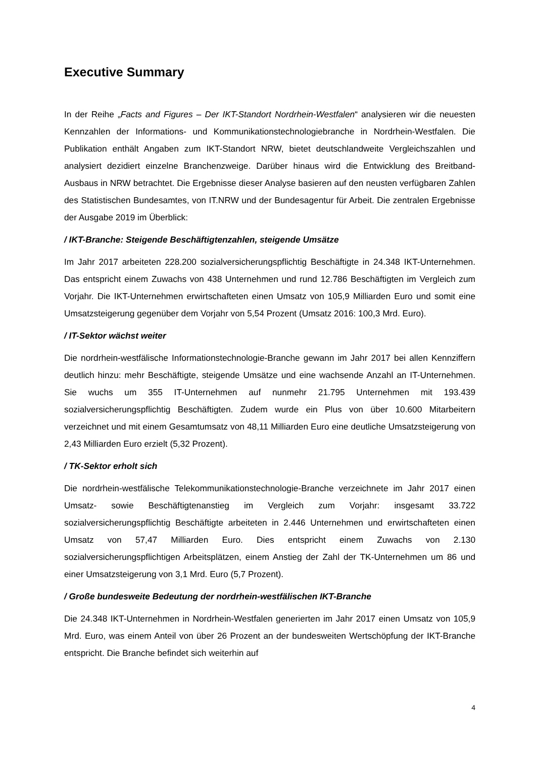Executive Summary
In der Reihe „Facts and Figures – Der IKT-Standort Nordrhein-Westfalen“ analysieren wir die neuesten Kennzahlen der Informations- und Kommunikationstechnologiebranche in Nordrhein-Westfalen. Die Publikation enthält Angaben zum IKT-Standort NRW, bietet deutschlandweite Vergleichszahlen und analysiert dezidiert einzelne Branchenzweige. Darüber hinaus wird die Entwicklung des Breitband-Ausbaus in NRW betrachtet. Die Ergebnisse dieser Analyse basieren auf den neusten verfügbaren Zahlen des Statistischen Bundesamtes, von IT.NRW und der Bundesagentur für Arbeit. Die zentralen Ergebnisse der Ausgabe 2019 im Überblick:
/ IKT-Branche: Steigende Beschäftigtenzahlen, steigende Umsätze
Im Jahr 2017 arbeiteten 228.200 sozialversicherungspflichtig Beschäftigte in 24.348 IKT-Unternehmen. Das entspricht einem Zuwachs von 438 Unternehmen und rund 12.786 Beschäftigten im Vergleich zum Vorjahr. Die IKT-Unternehmen erwirtschafteten einen Umsatz von 105,9 Milliarden Euro und somit eine Umsatzsteigerung gegenüber dem Vorjahr von 5,54 Prozent (Umsatz 2016: 100,3 Mrd. Euro).
/ IT-Sektor wächst weiter
Die nordrhein-westfälische Informationstechnologie-Branche gewann im Jahr 2017 bei allen Kennziffern deutlich hinzu: mehr Beschäftigte, steigende Umsätze und eine wachsende Anzahl an IT-Unternehmen. Sie wuchs um 355 IT-Unternehmen auf nunmehr 21.795 Unternehmen mit 193.439 sozialversicherungspflichtig Beschäftigten. Zudem wurde ein Plus von über 10.600 Mitarbeitern verzeichnet und mit einem Gesamtumsatz von 48,11 Milliarden Euro eine deutliche Umsatzsteigerung von 2,43 Milliarden Euro erzielt (5,32 Prozent).
/ TK-Sektor erholt sich
Die nordrhein-westfälische Telekommunikationstechnologie-Branche verzeichnete im Jahr 2017 einen Umsatz- sowie Beschäftigtenanstieg im Vergleich zum Vorjahr: insgesamt 33.722 sozialversicherungspflichtig Beschäftigte arbeiteten in 2.446 Unternehmen und erwirtschafteten einen Umsatz von 57,47 Milliarden Euro. Dies entspricht einem Zuwachs von 2.130 sozialversicherungspflichtigen Arbeitsplätzen, einem Anstieg der Zahl der TK-Unternehmen um 86 und einer Umsatzsteigerung von 3,1 Mrd. Euro (5,7 Prozent).
/ Große bundesweite Bedeutung der nordrhein-westfälischen IKT-Branche
Die 24.348 IKT-Unternehmen in Nordrhein-Westfalen generierten im Jahr 2017 einen Umsatz von 105,9 Mrd. Euro, was einem Anteil von über 26 Prozent an der bundesweiten Wertschöpfung der IKT-Branche entspricht. Die Branche befindet sich weiterhin auf
4